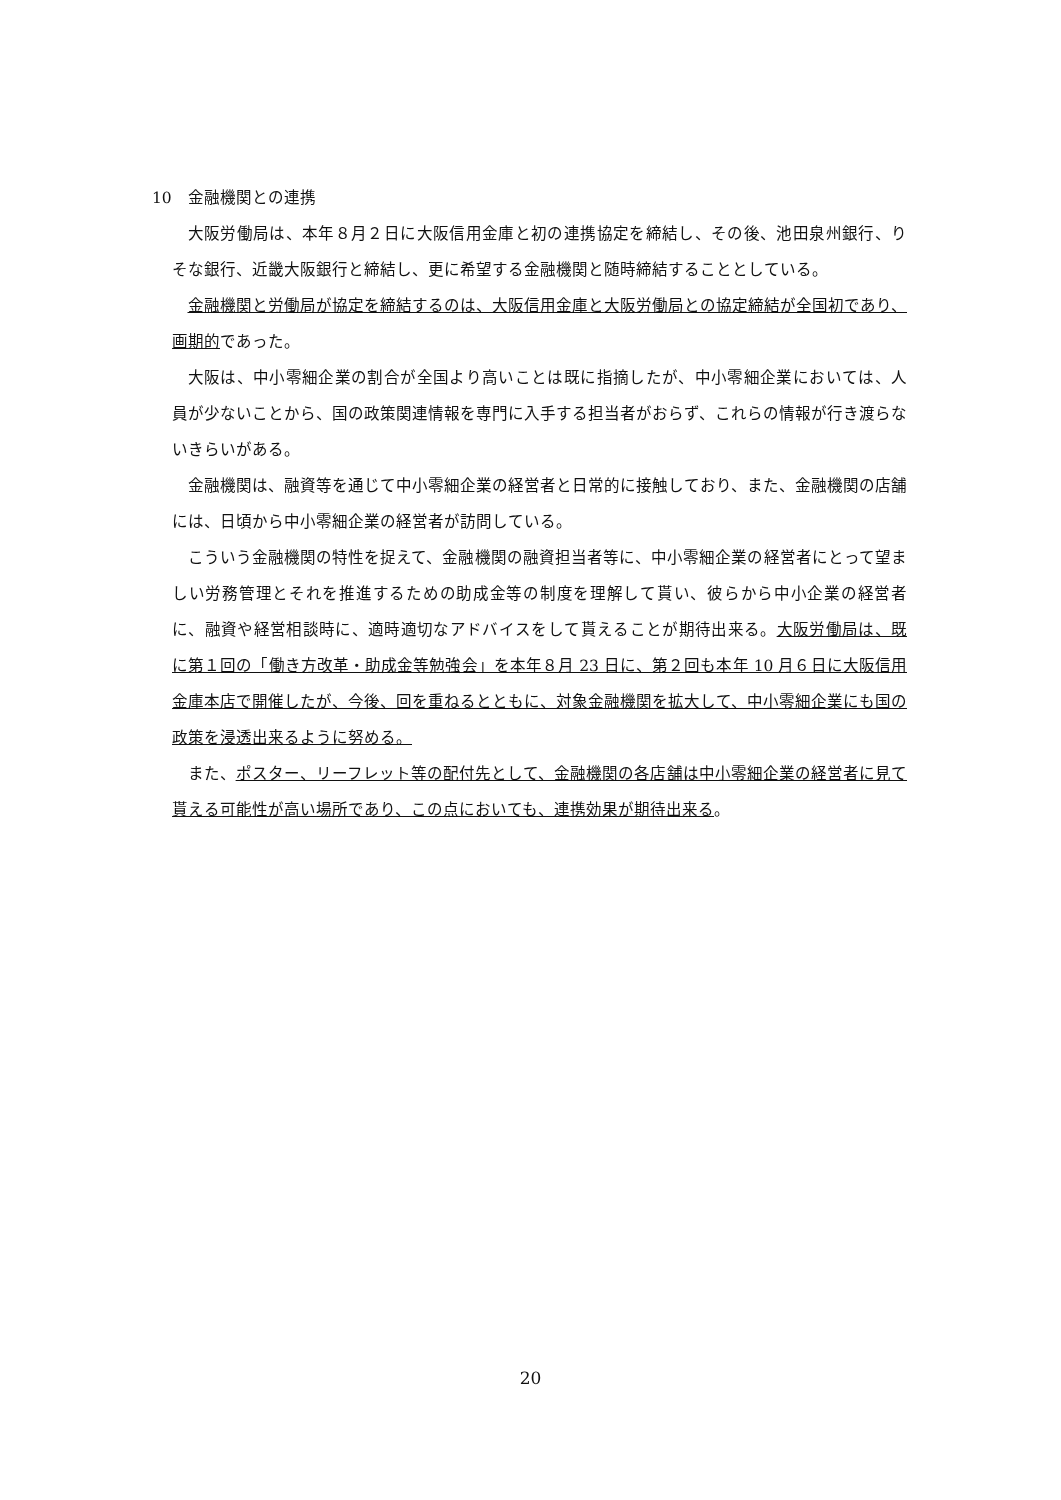10　金融機関との連携
大阪労働局は、本年８月２日に大阪信用金庫と初の連携協定を締結し、その後、池田泉州銀行、りそな銀行、近畿大阪銀行と締結し、更に希望する金融機関と随時締結することとしている。
金融機関と労働局が協定を締結するのは、大阪信用金庫と大阪労働局との協定締結が全国初であり、画期的であった。
大阪は、中小零細企業の割合が全国より高いことは既に指摘したが、中小零細企業においては、人員が少ないことから、国の政策関連情報を専門に入手する担当者がおらず、これらの情報が行き渡らないきらいがある。
金融機関は、融資等を通じて中小零細企業の経営者と日常的に接触しており、また、金融機関の店舗には、日頃から中小零細企業の経営者が訪問している。
こういう金融機関の特性を捉えて、金融機関の融資担当者等に、中小零細企業の経営者にとって望ましい労務管理とそれを推進するための助成金等の制度を理解して貰い、彼らから中小企業の経営者に、融資や経営相談時に、適時適切なアドバイスをして貰えることが期待出来る。大阪労働局は、既に第１回の「働き方改革・助成金等勉強会」を本年８月 23 日に、第２回も本年 10 月６日に大阪信用金庫本店で開催したが、今後、回を重ねるとともに、対象金融機関を拡大して、中小零細企業にも国の政策を浸透出来るように努める。
また、ポスター、リーフレット等の配付先として、金融機関の各店舗は中小零細企業の経営者に見て貰える可能性が高い場所であり、この点においても、連携効果が期待出来る。
20